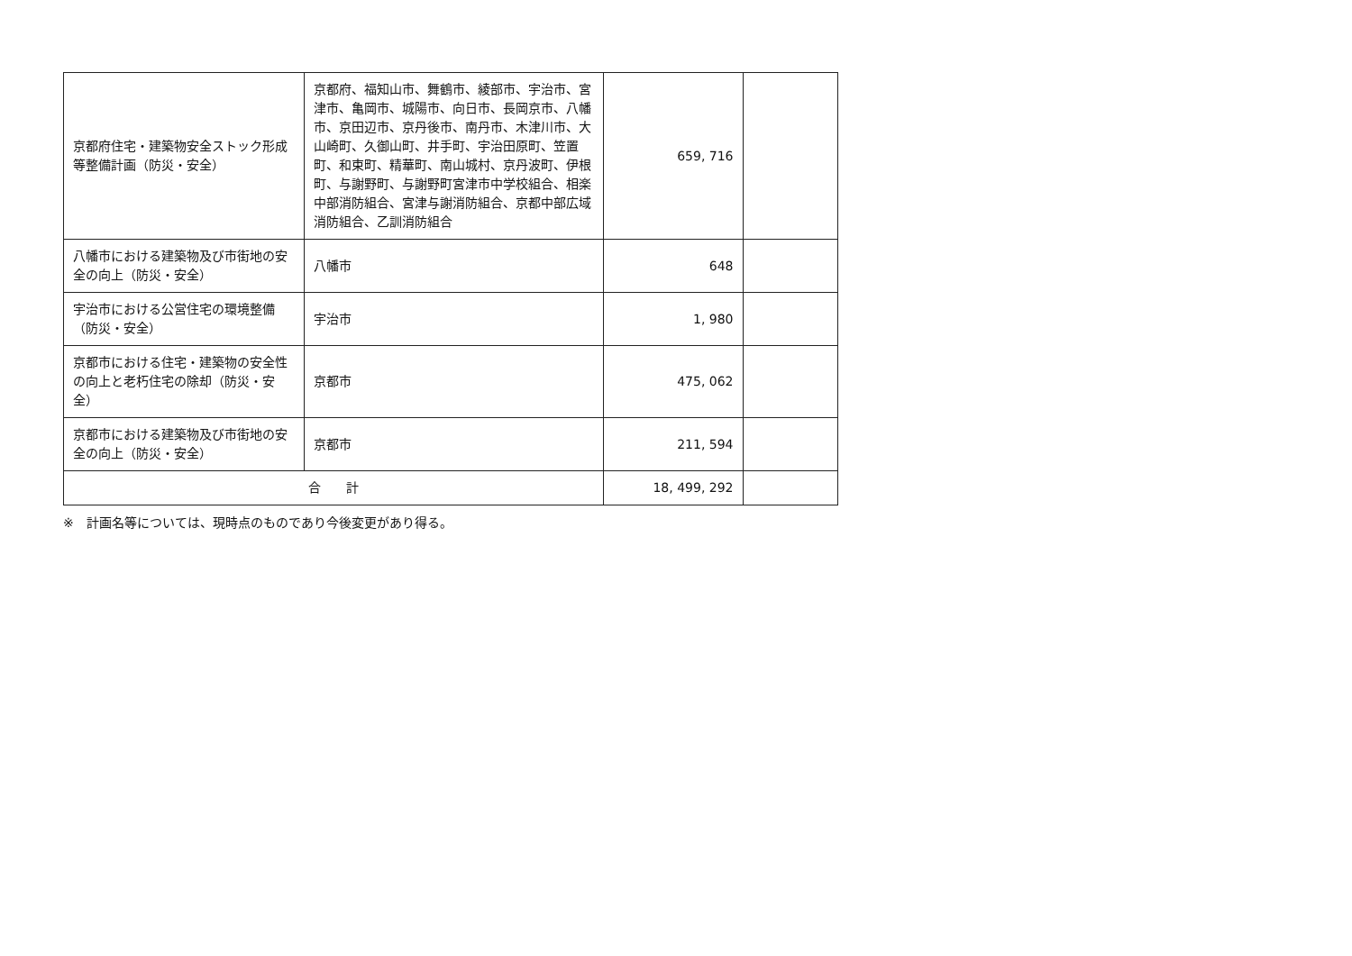| 京都府住宅・建築物安全ストック形成等整備計画（防災・安全） | 京都府、福知山市、舞鶴市、綾部市、宇治市、宮津市、亀岡市、城陽市、向日市、長岡京市、八幡市、京田辺市、京丹後市、南丹市、木津川市、大山崎町、久御山町、井手町、宇治田原町、笠置町、和束町、精華町、南山城村、京丹波町、伊根町、与謝野町、与謝野町宮津市中学校組合、相楽中部消防組合、宮津与謝消防組合、京都中部広域消防組合、乙訓消防組合 | 659, 716 | |
| 八幡市における建築物及び市街地の安全の向上（防災・安全） | 八幡市 | 648 | |
| 宇治市における公営住宅の環境整備（防災・安全） | 宇治市 | 1, 980 | |
| 京都市における住宅・建築物の安全性の向上と老朽住宅の除却（防災・安全） | 京都市 | 475, 062 | |
| 京都市における建築物及び市街地の安全の向上（防災・安全） | 京都市 | 211, 594 | |
| 合 計 | | 18, 499, 292 | |
※　計画名等については、現時点のものであり今後変更があり得る。